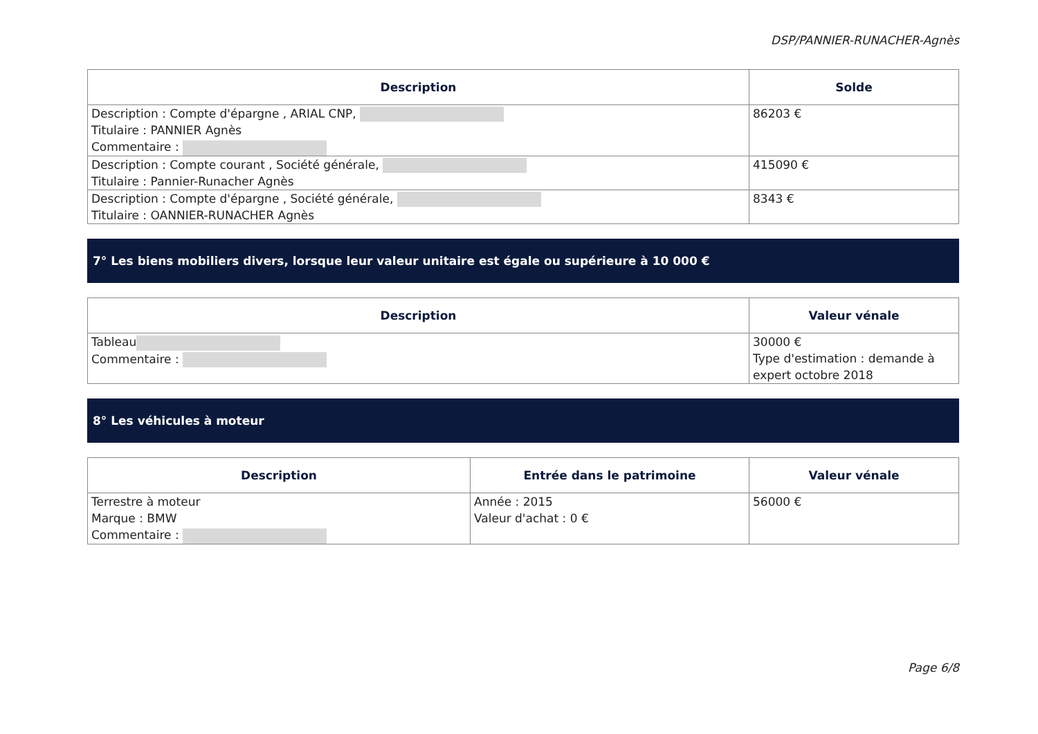DSP/PANNIER-RUNACHER-Agnès
| Description | Solde |
| --- | --- |
| Description : Compte d'épargne , ARIAL CNP, Titulaire : PANNIER Agnès Commentaire : | 86203 € |
| Description : Compte courant , Société générale, Titulaire : Pannier-Runacher Agnès | 415090 € |
| Description : Compte d'épargne , Société générale, Titulaire : OANNIER-RUNACHER Agnès | 8343 € |
7° Les biens mobiliers divers, lorsque leur valeur unitaire est égale ou supérieure à 10 000 €
| Description | Valeur vénale |
| --- | --- |
| Tableau Commentaire : | 30000 € Type d'estimation : demande à expert octobre 2018 |
8° Les véhicules à moteur
| Description | Entrée dans le patrimoine | Valeur vénale |
| --- | --- | --- |
| Terrestre à moteur Marque : BMW Commentaire : | Année : 2015 Valeur d'achat : 0 € | 56000 € |
Page 6/8